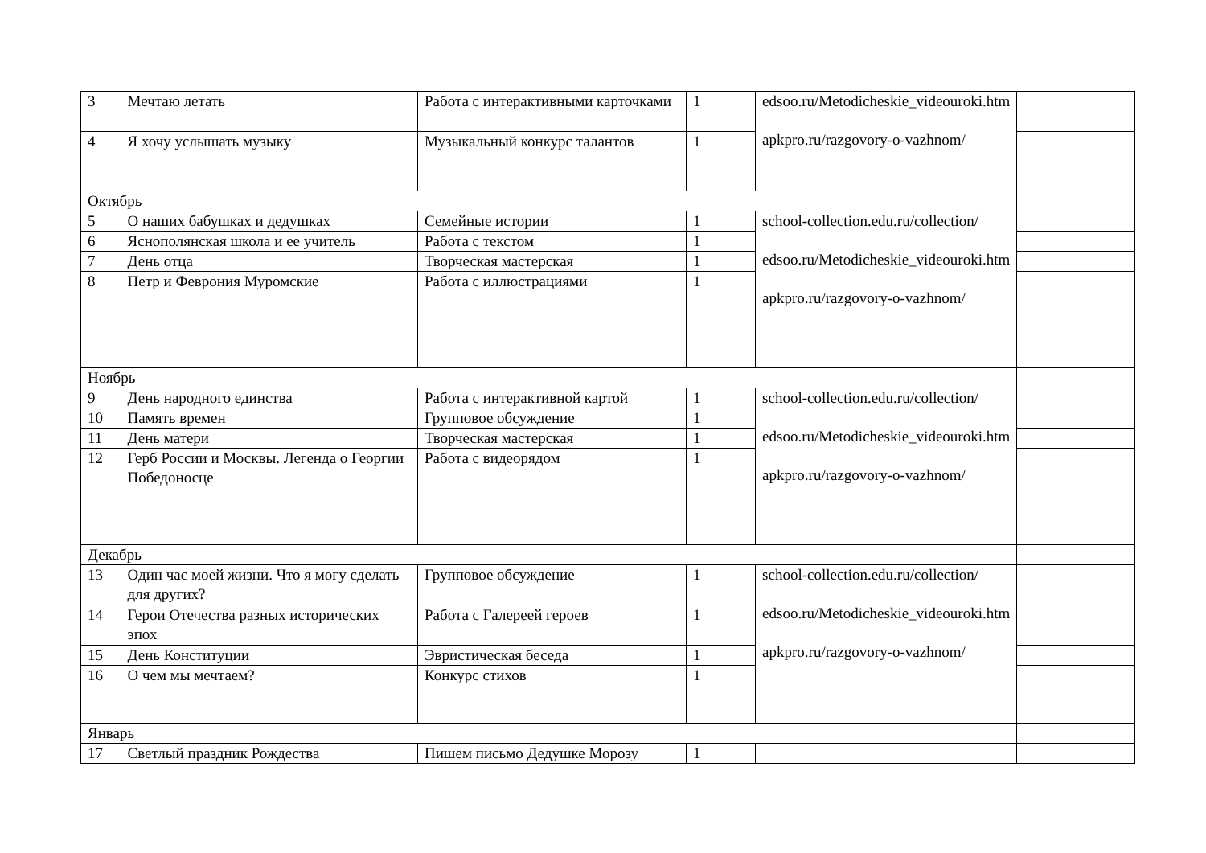| 3 | Мечтаю летать | Работа с интерактивными карточками | 1 | edsoo.ru/Metodicheskie_videouroki.htm apkpro.ru/razgovory-o-vazhnom/ | |
| 4 | Я хочу услышать музыку | Музыкальный конкурс талантов | 1 | | |
| Октябрь | | | | | |
| 5 | О наших бабушках и дедушках | Семейные истории | 1 | school-collection.edu.ru/collection/ edsoo.ru/Metodicheskie_videouroki.htm apkpro.ru/razgovory-o-vazhnom/ | |
| 6 | Яснополянская школа и ее учитель | Работа с текстом | 1 | | |
| 7 | День отца | Творческая мастерская | 1 | | |
| 8 | Петр и Феврония Муромские | Работа с иллюстрациями | 1 | | |
| Ноябрь | | | | | |
| 9 | День народного единства | Работа с интерактивной картой | 1 | school-collection.edu.ru/collection/ edsoo.ru/Metodicheskie_videouroki.htm apkpro.ru/razgovory-o-vazhnom/ | |
| 10 | Память времен | Групповое обсуждение | 1 | | |
| 11 | День матери | Творческая мастерская | 1 | | |
| 12 | Герб России и Москвы. Легенда о Георгии Победоносце | Работа с видеорядом | 1 | | |
| Декабрь | | | | | |
| 13 | Один час моей жизни. Что я могу сделать для других? | Групповое обсуждение | 1 | school-collection.edu.ru/collection/ edsoo.ru/Metodicheskie_videouroki.htm apkpro.ru/razgovory-o-vazhnom/ | |
| 14 | Герои Отечества разных исторических эпох | Работа с Галереей героев | 1 | | |
| 15 | День Конституции | Эвристическая беседа | 1 | | |
| 16 | О чем мы мечтаем? | Конкурс стихов | 1 | | |
| Январь | | | | | |
| 17 | Светлый праздник Рождества | Пишем письмо Дедушке Морозу | 1 | | |